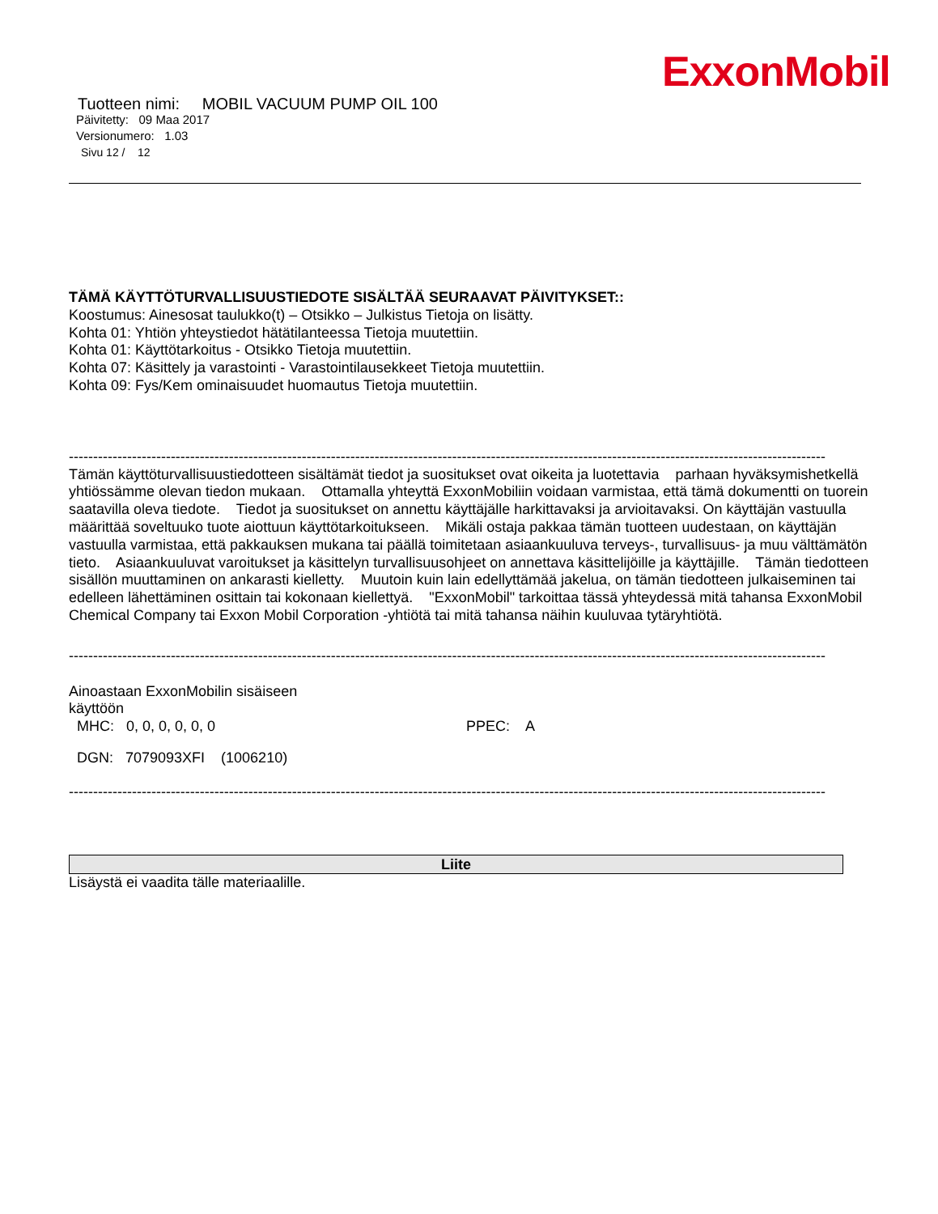ExxonMobil
Tuotteen nimi: MOBIL VACUUM PUMP OIL 100
Päivitetty: 09 Maa 2017
Versionumero: 1.03
Sivu 12 / 12
TÄMÄ KÄYTTÖTURVALLISUUSTIEDOTE SISÄLTÄÄ SEURAAVAT PÄIVITYKSET::
Koostumus: Ainesosat taulukko(t) – Otsikko – Julkistus Tietoja on lisätty.
Kohta 01: Yhtiön yhteystiedot hätätilanteessa Tietoja muutettiin.
Kohta 01: Käyttötarkoitus - Otsikko Tietoja muutettiin.
Kohta 07: Käsittely ja varastointi - Varastointilausekkeet Tietoja muutettiin.
Kohta 09: Fys/Kem ominaisuudet huomautus Tietoja muutettiin.
-----------------------------------------------------------------------------------------------------------------------------------------------------------------------------------
Tämän käyttöturvallisuustiedotteen sisältämät tiedot ja suositukset ovat oikeita ja luotettavia parhaan hyväksymishetkellä yhtiössämme olevan tiedon mukaan. Ottamalla yhteyttä ExxonMobiliin voidaan varmistaa, että tämä dokumentti on tuorein saatavilla oleva tiedote. Tiedot ja suositukset on annettu käyttäjälle harkittavaksi ja arvioitavaksi. On käyttäjän vastuulla määrittää soveltuuko tuote aiottuun käyttötarkoitukseen. Mikäli ostaja pakkaa tämän tuotteen uudestaan, on käyttäjän vastuulla varmistaa, että pakkauksen mukana tai päällä toimitetaan asiaankuuluva terveys-, turvallisuus- ja muu välttämätön tieto. Asiaankuuluvat varoitukset ja käsittelyn turvallisuusohjeet on annettava käsittelijöille ja käyttäjille. Tämän tiedotteen sisällön muuttaminen on ankarasti kielletty. Muutoin kuin lain edellyttämää jakelua, on tämän tiedotteen julkaiseminen tai edelleen lähettäminen osittain tai kokonaan kiellettyä. "ExxonMobil" tarkoittaa tässä yhteydessä mitä tahansa ExxonMobil Chemical Company tai Exxon Mobil Corporation -yhtiötä tai mitä tahansa näihin kuuluvaa tytäryhtiötä.
-----------------------------------------------------------------------------------------------------------------------------------------------------------------------------------
Ainoastaan ExxonMobilin sisäiseen
käyttöön
MHC: 0, 0, 0, 0, 0, 0 PPEC: A
DGN: 7079093XFI (1006210)
-----------------------------------------------------------------------------------------------------------------------------------------------------------------------------------
Liite
Lisäystä ei vaadita tälle materiaalille.